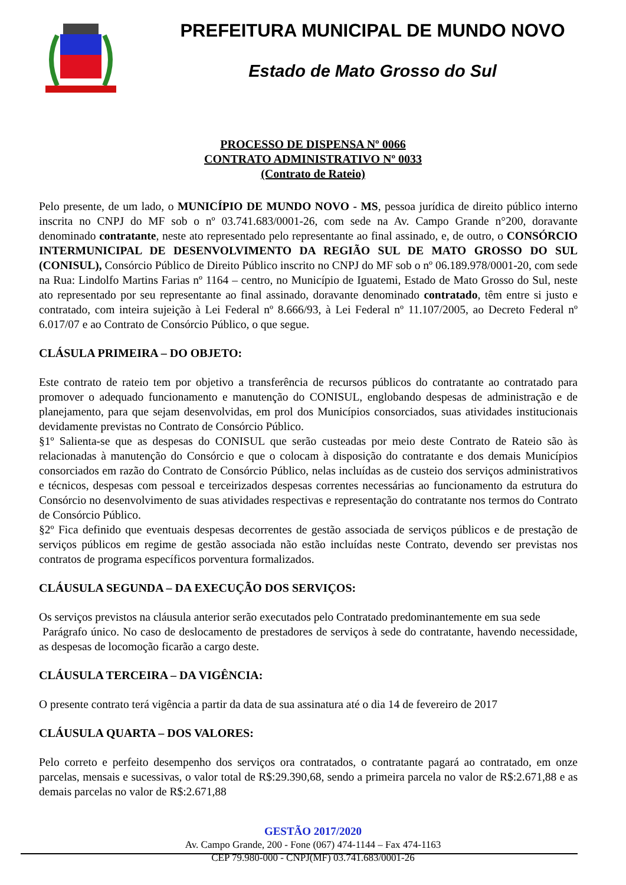PREFEITURA MUNICIPAL DE MUNDO NOVO
Estado de Mato Grosso do Sul
PROCESSO DE DISPENSA Nº 0066
CONTRATO ADMINISTRATIVO Nº 0033
(Contrato de Rateio)
Pelo presente, de um lado, o MUNICÍPIO DE MUNDO NOVO - MS, pessoa jurídica de direito público interno inscrita no CNPJ do MF sob o nº 03.741.683/0001-26, com sede na Av. Campo Grande n°200, doravante denominado contratante, neste ato representado pelo representante ao final assinado, e, de outro, o CONSÓRCIO INTERMUNICIPAL DE DESENVOLVIMENTO DA REGIÃO SUL DE MATO GROSSO DO SUL (CONISUL), Consórcio Público de Direito Público inscrito no CNPJ do MF sob o nº 06.189.978/0001-20, com sede na Rua: Lindolfo Martins Farias nº 1164 – centro, no Município de Iguatemi, Estado de Mato Grosso do Sul, neste ato representado por seu representante ao final assinado, doravante denominado contratado, têm entre si justo e contratado, com inteira sujeição à Lei Federal nº 8.666/93, à Lei Federal nº 11.107/2005, ao Decreto Federal nº 6.017/07 e ao Contrato de Consórcio Público, o que segue.
CLÁSULA PRIMEIRA – DO OBJETO:
Este contrato de rateio tem por objetivo a transferência de recursos públicos do contratante ao contratado para promover o adequado funcionamento e manutenção do CONISUL, englobando despesas de administração e de planejamento, para que sejam desenvolvidas, em prol dos Municípios consorciados, suas atividades institucionais devidamente previstas no Contrato de Consórcio Público.
§1º Salienta-se que as despesas do CONISUL que serão custeadas por meio deste Contrato de Rateio são às relacionadas à manutenção do Consórcio e que o colocam à disposição do contratante e dos demais Municípios consorciados em razão do Contrato de Consórcio Público, nelas incluídas as de custeio dos serviços administrativos e técnicos, despesas com pessoal e terceirizados despesas correntes necessárias ao funcionamento da estrutura do Consórcio no desenvolvimento de suas atividades respectivas e representação do contratante nos termos do Contrato de Consórcio Público.
§2º Fica definido que eventuais despesas decorrentes de gestão associada de serviços públicos e de prestação de serviços públicos em regime de gestão associada não estão incluídas neste Contrato, devendo ser previstas nos contratos de programa específicos porventura formalizados.
CLÁUSULA SEGUNDA – DA EXECUÇÃO DOS SERVIÇOS:
Os serviços previstos na cláusula anterior serão executados pelo Contratado predominantemente em sua sede
Parágrafo único. No caso de deslocamento de prestadores de serviços à sede do contratante, havendo necessidade, as despesas de locomoção ficarão a cargo deste.
CLÁUSULA TERCEIRA – DA VIGÊNCIA:
O presente contrato terá vigência a partir da data de sua assinatura até o dia 14 de fevereiro de 2017
CLÁUSULA QUARTA – DOS VALORES:
Pelo correto e perfeito desempenho dos serviços ora contratados, o contratante pagará ao contratado, em onze parcelas, mensais e sucessivas, o valor total de R$:29.390,68, sendo a primeira parcela no valor de R$:2.671,88 e as demais parcelas no valor de R$:2.671,88
GESTÃO 2017/2020
Av. Campo Grande, 200 - Fone (067) 474-1144 – Fax 474-1163
CEP 79.980-000 - CNPJ(MF) 03.741.683/0001-26